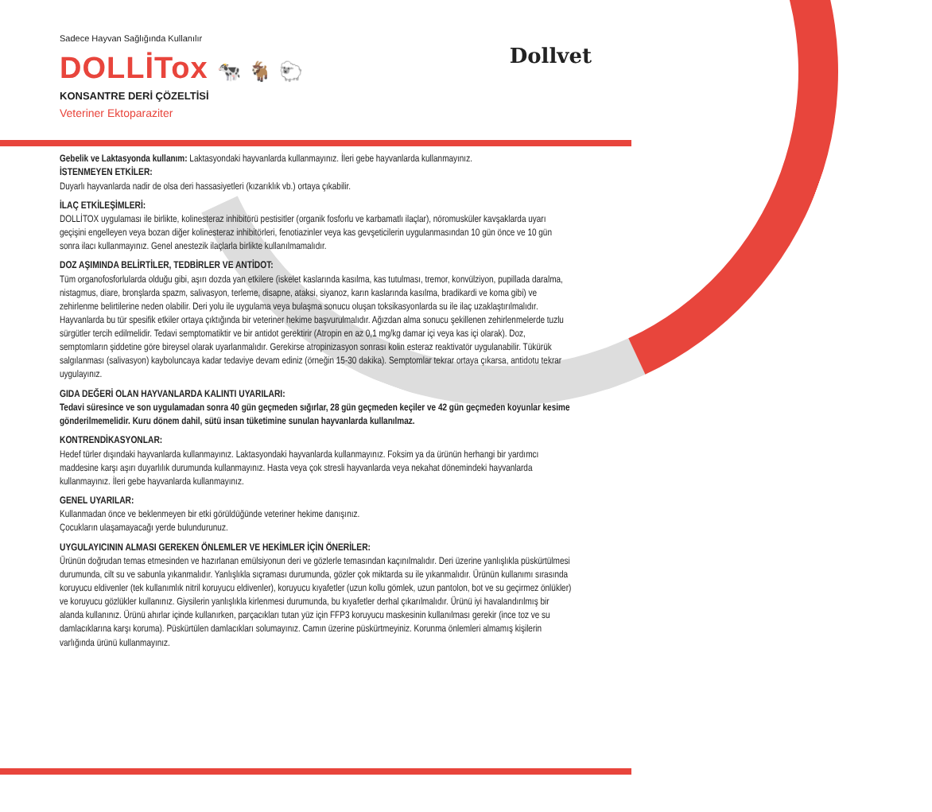Sadece Hayvan Sağlığında Kullanılır
DOLLİTox 🐄 🐐 🐑
KONSANTRE DERİ ÇÖZELTİSİ
Veteriner Ektoparaziter
Dollvet
Gebelik ve Laktasyonda kullanım: Laktasyondaki hayvanlarda kullanmayınız. İleri gebe hayvanlarda kullanmayınız.
İSTENMEYEN ETKİLER:
Duyarlı hayvanlarda nadir de olsa deri hassasiyetleri (kızarıklık vb.) ortaya çıkabilir.
İLAÇ ETKİLEŞİMLERİ:
DOLLİTOX uygulaması ile birlikte, kolinesteraz inhibitörü pestisitler (organik fosforlu ve karbamatlı ilaçlar), nöromusküler kavşaklarda uyarı geçişini engelleyen veya bozan diğer kolinesteraz inhibitörleri, fenotiazinler veya kas gevşeticilerin uygulanmasından 10 gün önce ve 10 gün sonra ilacı kullanmayınız. Genel anestezik ilaçlarla birlikte kullanılmamalıdır.
DOZ AŞIMINDA BELİRTİLER, TEDBİRLER VE ANTİDOT:
Tüm organofosforlularda olduğu gibi, aşırı dozda yan etkilere (iskelet kaslarında kasılma, kas tutulması, tremor, konvülziyon, pupillada daralma, nistagmus, diare, bronşlarda spazm, salivasyon, terleme, disapne, ataksi, siyanoz, karın kaslarında kasılma, bradikardi ve koma gibi) ve zehirlenme belirtilerine neden olabilir. Deri yolu ile uygulama veya bulaşma sonucu oluşan toksikasyonlarda su ile ilaç uzaklaştırılmalıdır. Hayvanlarda bu tür spesifik etkiler ortaya çıktığında bir veteriner hekime başvurulmalıdır. Ağızdan alma sonucu şekillenen zehirlenmelerde tuzlu sürgütler tercih edilmelidir. Tedavi semptomatiktir ve bir antidot gerektirir (Atropin en az 0,1 mg/kg damar içi veya kas içi olarak). Doz, semptomların şiddetine göre bireysel olarak uyarlanmalıdır. Gerekirse atropinizasyon sonrası kolin esteraz reaktivatör uygulanabilir. Tükürük salgılanması (salivasyon) kayboluncaya kadar tedaviye devam ediniz (örneğin 15-30 dakika). Semptomlar tekrar ortaya çıkarsa, antidotu tekrar uygulayınız.
GIDA DEĞERİ OLAN HAYVANLARDA KALINTI UYARILARI:
Tedavi süresince ve son uygulamadan sonra 40 gün geçmeden sığırlar, 28 gün geçmeden keçiler ve 42 gün geçmeden koyunlar kesime gönderilmemelidir. Kuru dönem dahil, sütü insan tüketimine sunulan hayvanlarda kullanılmaz.
KONTRENDİKASYONLAR:
Hedef türler dışındaki hayvanlarda kullanmayınız. Laktasyondaki hayvanlarda kullanmayınız. Foksim ya da ürünün herhangi bir yardımcı maddesine karşı aşırı duyarlılık durumunda kullanmayınız. Hasta veya çok stresli hayvanlarda veya nekahat dönemindeki hayvanlarda kullanmayınız. İleri gebe hayvanlarda kullanmayınız.
GENEL UYARILAR:
Kullanmadan önce ve beklenmeyen bir etki görüldüğünde veteriner hekime danışınız.
Çocukların ulaşamayacağı yerde bulundurunuz.
UYGULAYICININ ALMASI GEREKEN ÖNLEMLER VE HEKİMLER İÇİN ÖNERİLER:
Ürünün doğrudan temas etmesinden ve hazırlanan emülsiyonun deri ve gözlerle temasından kaçınılmalıdır. Deri üzerine yanlışlıkla püskürtülmesi durumunda, cilt su ve sabunla yıkanmalıdır. Yanlışlıkla sıçraması durumunda, gözler çok miktarda su ile yıkanmalıdır. Ürünün kullanımı sırasında koruyucu eldivenler (tek kullanımlık nitril koruyucu eldivenler), koruyucu kıyafetler (uzun kollu gömlek, uzun pantolon, bot ve su geçirmez önlükler) ve koruyucu gözlükler kullanınız. Giysilerin yanlışlıkla kirlenmesi durumunda, bu kıyafetler derhal çıkarılmalıdır. Ürünü iyi havalandırılmış bir alanda kullanınız. Ürünü ahırlar içinde kullanırken, parçacıkları tutan yüz için FFP3 koruyucu maskesinin kullanılması gerekir (ince toz ve su damlacıklarına karşı koruma). Püskürtülen damlacıkları solumayınız. Camın üzerine püskürtmeyiniz. Korunma önlemleri almamış kişilerin varlığında ürünü kullanmayınız.